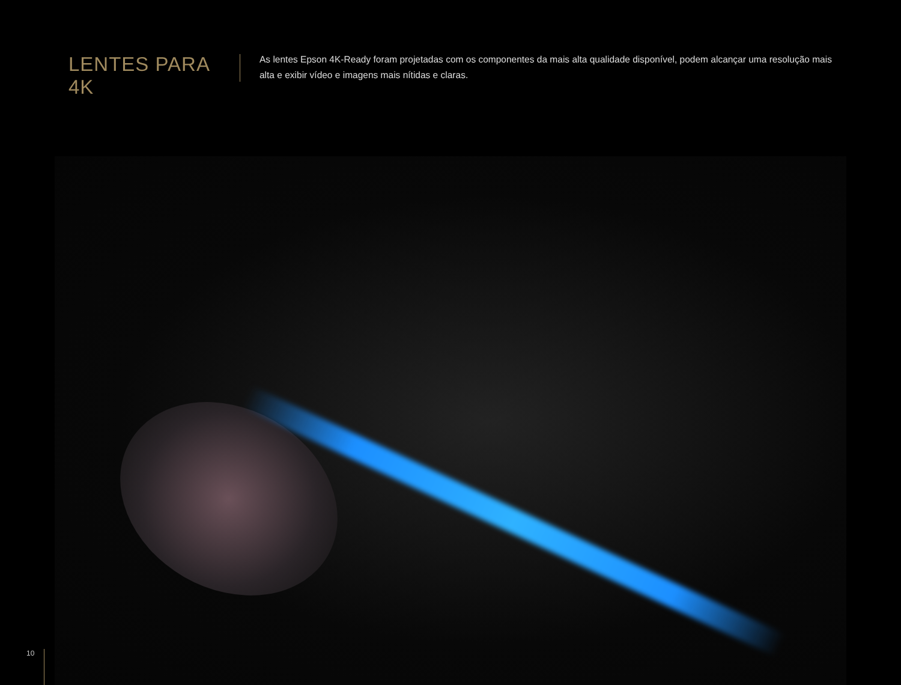LENTES PARA 4K
As lentes Epson 4K-Ready foram projetadas com os componentes da mais alta qualidade disponível, podem alcançar uma resolução mais alta e exibir vídeo e imagens mais nítidas e claras.
10